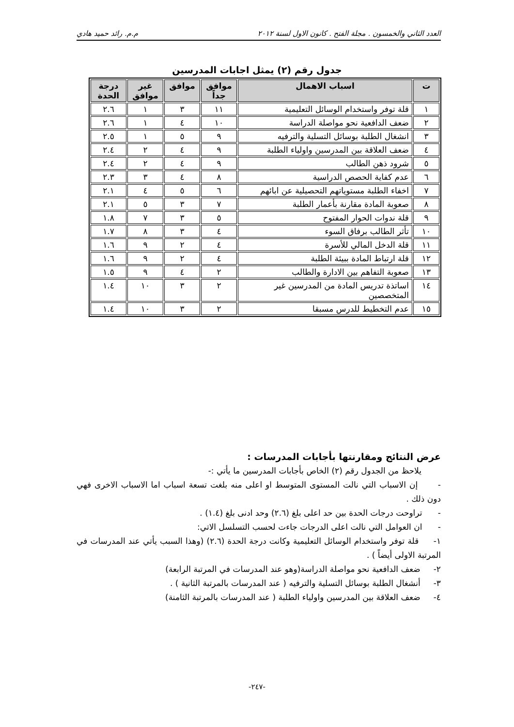العدد الثاني والخمسون . مجلة الفتح . كانون الاول لسنة ٢٠١٢ م.م. رائد حميد هادي
جدول رقم (٢) يمثل اجابات المدرسين
| ت | اسباب الاهمال | موافق جداً | موافق | غير موافق | درجة الحدة |
| --- | --- | --- | --- | --- | --- |
| ١ | قلة توفر واستخدام الوسائل التعليمية | ١١ | ٣ | ١ | ٢.٦ |
| ٢ | ضعف الدافعية نحو مواصلة الدراسة | ١٠ | ٤ | ١ | ٢.٦ |
| ٣ | انشغال الطلبة بوسائل التسلية والترفيه | ٩ | ٥ | ١ | ٢.٥ |
| ٤ | ضعف العلاقة بين المدرسين واولياء الطلبة | ٩ | ٤ | ٢ | ٢.٤ |
| ٥ | شرود ذهن الطالب | ٩ | ٤ | ٢ | ٢.٤ |
| ٦ | عدم كفاية الحصص الدراسية | ٨ | ٤ | ٣ | ٢.٣ |
| ٧ | اخفاء الطلبة مستوياتهم التحصيلية عن ابائهم | ٦ | ٥ | ٤ | ٢.١ |
| ٨ | صعوبة المادة مقارنة بأعمار الطلبة | ٧ | ٣ | ٥ | ٢.١ |
| ٩ | قلة ندوات الحوار المفتوح | ٥ | ٣ | ٧ | ١.٨ |
| ١٠ | تأثر الطالب برفاق السوء | ٤ | ٣ | ٨ | ١.٧ |
| ١١ | قلة الدخل المالي للأسرة | ٤ | ٢ | ٩ | ١.٦ |
| ١٢ | قلة ارتباط المادة ببيئة الطلبة | ٤ | ٢ | ٩ | ١.٦ |
| ١٣ | صعوبة التفاهم بين الادارة والطالب | ٢ | ٤ | ٩ | ١.٥ |
| ١٤ | اساتذة تدريس المادة من المدرسين غير المتخصصين | ٢ | ٣ | ١٠ | ١.٤ |
| ١٥ | عدم التخطيط للدرس مسبقا | ٢ | ٣ | ١٠ | ١.٤ |
عرض النتائج ومقارنتها بأجابات المدرسات :
يلاحظ من الجدول رقم (٢) الخاص بأجابات المدرسين ما يأتي :-
- إن الاسباب التي نالت المستوى المتوسط او اعلى منه بلغت تسعة اسباب اما الاسباب الاخرى فهي دون ذلك .
- تراوحت درجات الحدة بين حد اعلى بلغ (٢.٦) وحد ادنى بلغ (١.٤) .
- ان العوامل التي نالت اعلى الدرجات جاءت لحسب التسلسل الاتي:
١- قلة توفر واستخدام الوسائل التعليمية وكانت درجة الحدة (٢.٦) (وهذا السبب يأتي عند المدرسات في المرتبة الاولى أيضاً ) .
٢- ضعف الدافعية نحو مواصلة الدراسة(وهو عند المدرسات في المرتبة الرابعة)
٣- أنشغال الطلبة بوسائل التسلية والترفيه ( عند المدرسات بالمرتبة الثانية ) .
٤- ضعف العلاقة بين المدرسين واولياء الطلبة ( عند المدرسات بالمرتبة الثامنة)
-٢٤٧-